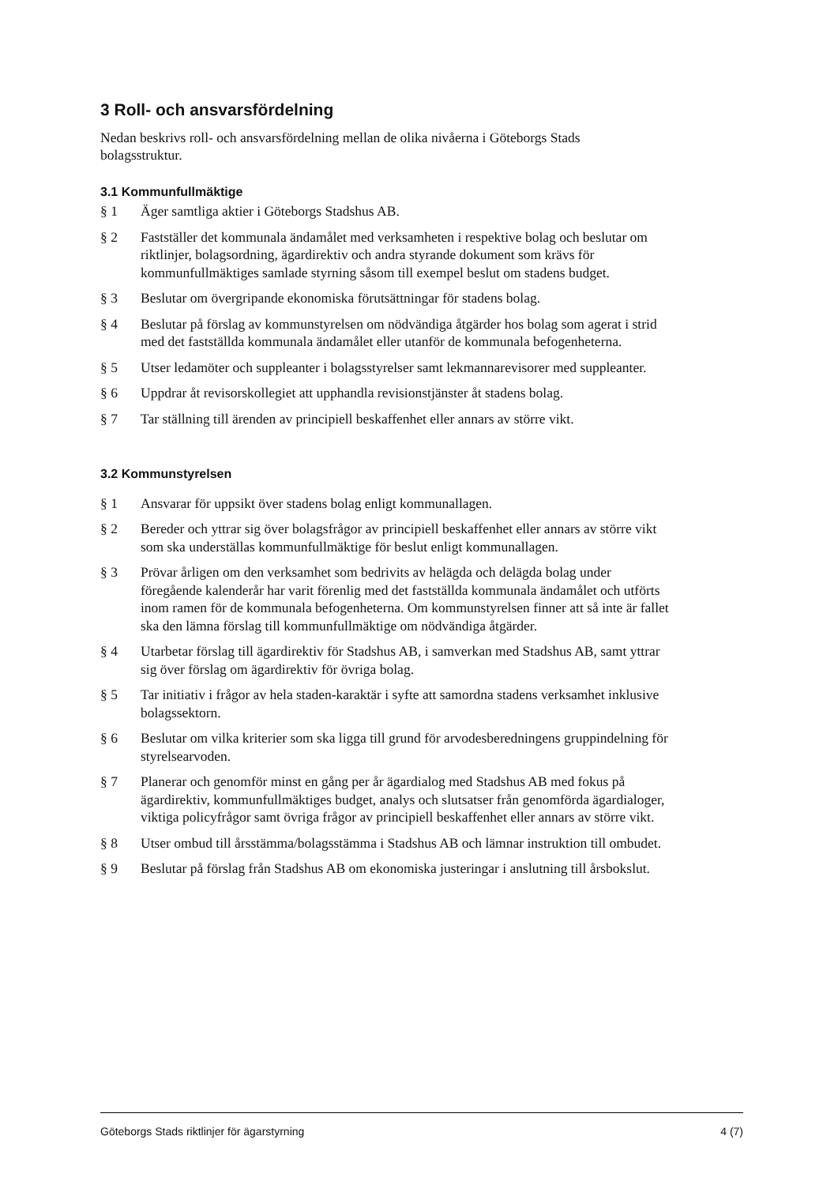3 Roll- och ansvarsfördelning
Nedan beskrivs roll- och ansvarsfördelning mellan de olika nivåerna i Göteborgs Stads bolagsstruktur.
3.1 Kommunfullmäktige
§ 1 Äger samtliga aktier i Göteborgs Stadshus AB.
§ 2 Fastställer det kommunala ändamålet med verksamheten i respektive bolag och beslutar om riktlinjer, bolagsordning, ägardirektiv och andra styrande dokument som krävs för kommunfullmäktiges samlade styrning såsom till exempel beslut om stadens budget.
§ 3 Beslutar om övergripande ekonomiska förutsättningar för stadens bolag.
§ 4 Beslutar på förslag av kommunstyrelsen om nödvändiga åtgärder hos bolag som agerat i strid med det fastställda kommunala ändamålet eller utanför de kommunala befogenheterna.
§ 5 Utser ledamöter och suppleanter i bolagsstyrelser samt lekmannarevisorer med suppleanter.
§ 6 Uppdrar åt revisorskollegiet att upphandla revisionstjänster åt stadens bolag.
§ 7 Tar ställning till ärenden av principiell beskaffenhet eller annars av större vikt.
3.2 Kommunstyrelsen
§ 1 Ansvarar för uppsikt över stadens bolag enligt kommunallagen.
§ 2 Bereder och yttrar sig över bolagsfrågor av principiell beskaffenhet eller annars av större vikt som ska underställas kommunfullmäktige för beslut enligt kommunallagen.
§ 3 Prövar årligen om den verksamhet som bedrivits av helägda och delägda bolag under föregående kalenderår har varit förenlig med det fastställda kommunala ändamålet och utförts inom ramen för de kommunala befogenheterna. Om kommunstyrelsen finner att så inte är fallet ska den lämna förslag till kommunfullmäktige om nödvändiga åtgärder.
§ 4 Utarbetar förslag till ägardirektiv för Stadshus AB, i samverkan med Stadshus AB, samt yttrar sig över förslag om ägardirektiv för övriga bolag.
§ 5 Tar initiativ i frågor av hela staden-karaktär i syfte att samordna stadens verksamhet inklusive bolagssektorn.
§ 6 Beslutar om vilka kriterier som ska ligga till grund för arvodesberedningens gruppindelning för styrelsearvoden.
§ 7 Planerar och genomför minst en gång per år ägardialog med Stadshus AB med fokus på ägardirektiv, kommunfullmäktiges budget, analys och slutsatser från genomförda ägardialoger, viktiga policyfrågor samt övriga frågor av principiell beskaffenhet eller annars av större vikt.
§ 8 Utser ombud till årsstämma/bolagsstämma i Stadshus AB och lämnar instruktion till ombudet.
§ 9 Beslutar på förslag från Stadshus AB om ekonomiska justeringar i anslutning till årsbokslut.
Göteborgs Stads riktlinjer för ägarstyrning 4 (7)